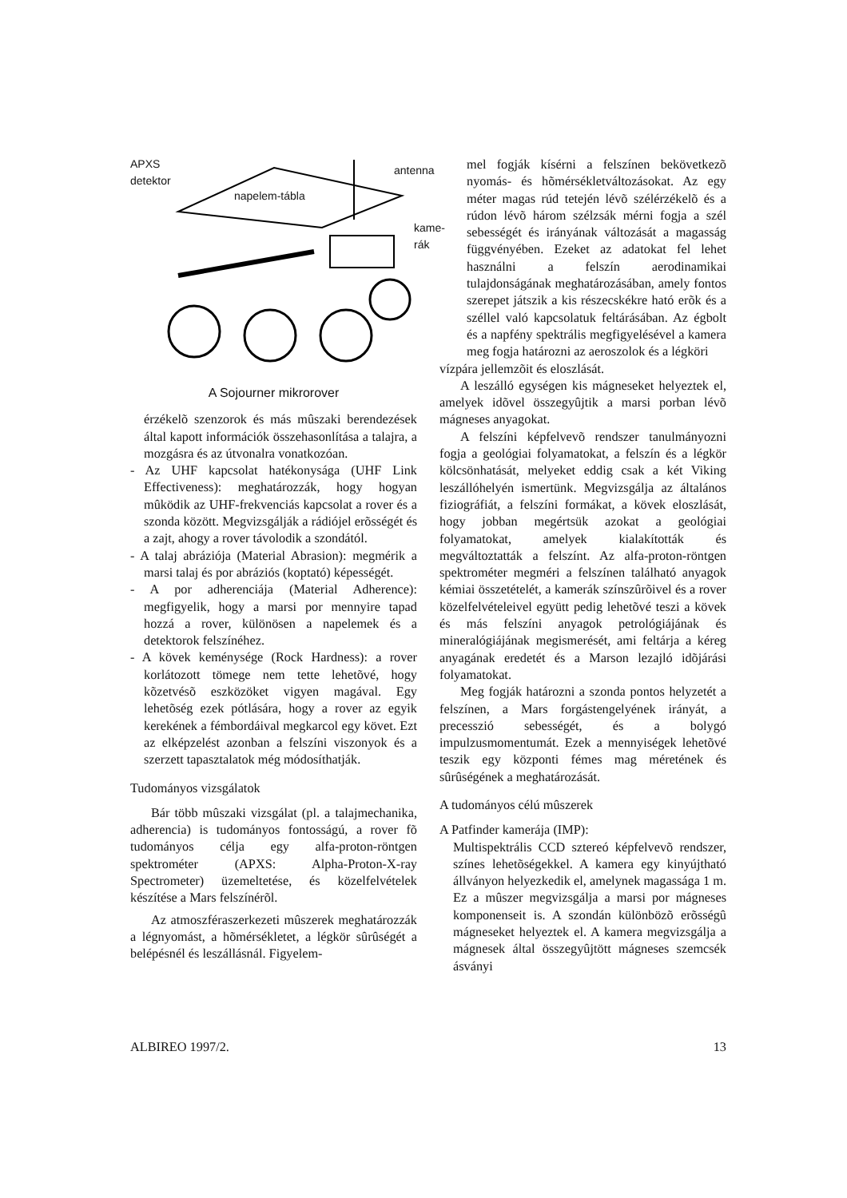APXS
detektor
antenna
napelem-tábla
kame-
rák
A Sojourner mikrorover
érzékelõ szenzorok és más mûszaki berendezések által kapott információk összehasonlítása a talajra, a mozgásra és az útvonalra vonatkozóan.
- Az UHF kapcsolat hatékonysága (UHF Link Effectiveness): meghatározzák, hogy hogyan mûködik az UHF-frekvenciás kapcsolat a rover és a szonda között. Megvizsgálják a rádiójel erõsségét és a zajt, ahogy a rover távolodik a szondától.
- A talaj abráziója (Material Abrasion): megmérik a marsi talaj és por abráziós (koptató) képességét.
- A por adherenciája (Material Adherence): megfigyelik, hogy a marsi por mennyire tapad hozzá a rover, különösen a napelemek és a detektorok felszínéhez.
- A kövek keménysége (Rock Hardness): a rover korlátozott tömege nem tette lehetõvé, hogy kõzetvésõ eszközöket vigyen magával. Egy lehetõség ezek pótlására, hogy a rover az egyik kerekének a fémbordáival megkarcol egy követ. Ezt az elképzelést azonban a felszíni viszonyok és a szerzett tapasztalatok még módosíthatják.
Tudományos vizsgálatok
Bár több mûszaki vizsgálat (pl. a talajmechanika, adherencia) is tudományos fontosságú, a rover fõ tudományos célja egy alfa-proton-röntgen spektrométer (APXS: Alpha-Proton-X-ray Spectrometer) üzemeltetése, és közelfelvételek készítése a Mars felszínérõl.
Az atmoszféraszerkezeti mûszerek meghatározzák a légnyomást, a hõmérsékletet, a légkör sûrûségét a belépésnél és leszállásnál. Figyelem-
mel fogják kísérni a felszínen bekövetkezõ nyomás- és hõmérsékletváltozásokat. Az egy méter magas rúd tetején lévõ szélérzékelõ és a rúdon lévõ három szélzsák mérni fogja a szél sebességét és irányának változását a magasság függvényében. Ezeket az adatokat fel lehet használni a felszín aerodinamikai tulajdonságának meghatározásában, amely fontos szerepet játszik a kis részecskékre ható erõk és a széllel való kapcsolatuk feltárásában. Az égbolt és a napfény spektrális megfigyelésével a kamera meg fogja határozni az aeroszolok és a légköri
vízpára jellemzõit és eloszlását.
A leszálló egységen kis mágneseket helyeztek el, amelyek idõvel összegyûjtik a marsi porban lévõ mágneses anyagokat.
A felszíni képfelvevõ rendszer tanulmányozni fogja a geológiai folyamatokat, a felszín és a légkör kölcsönhatását, melyeket eddig csak a két Viking leszállóhelyén ismertünk. Megvizsgálja az általános fiziográfiát, a felszíni formákat, a kövek eloszlását, hogy jobban megértsük azokat a geológiai folyamatokat, amelyek kialakították és megváltoztatták a felszínt. Az alfa-proton-röntgen spektrométer megméri a felszínen található anyagok kémiai összetételét, a kamerák színszûrõivel és a rover közelfelvételeivel együtt pedig lehetõvé teszi a kövek és más felszíni anyagok petrológiájának és mineralógiájának megismerését, ami feltárja a kéreg anyagának eredetét és a Marson lezajló idõjárási folyamatokat.
Meg fogják határozni a szonda pontos helyzetét a felszínen, a Mars forgástengelyének irányát, a precesszió sebességét, és a bolygó impulzusmomentumát. Ezek a mennyiségek lehetõvé teszik egy központi fémes mag méretének és sûrûségének a meghatározását.
A tudományos célú mûszerek
A Patfinder kamerája (IMP):
Multispektrális CCD sztereó képfelvevõ rendszer, színes lehetõségekkel. A kamera egy kinyújtható állványon helyezkedik el, amelynek magassága 1 m. Ez a mûszer megvizsgálja a marsi por mágneses komponenseit is. A szondán különbözõ erõsségû mágneseket helyeztek el. A kamera megvizsgálja a mágnesek által összegyûjtött mágneses szemcsék ásványi
ALBIREO 1997/2. 13